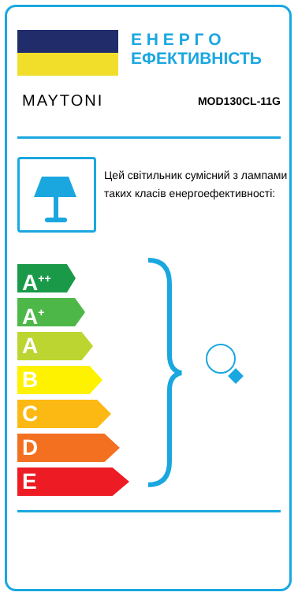Е Н Е Р Г О
ЕФЕКТИВНІСТЬ
MAYTONI MOD130CL-11G
Цей світильник сумісний з лампами таких класів енергоефективності:
A<sup>++</sup>
A<sup>+</sup>
A
B
C
D
E